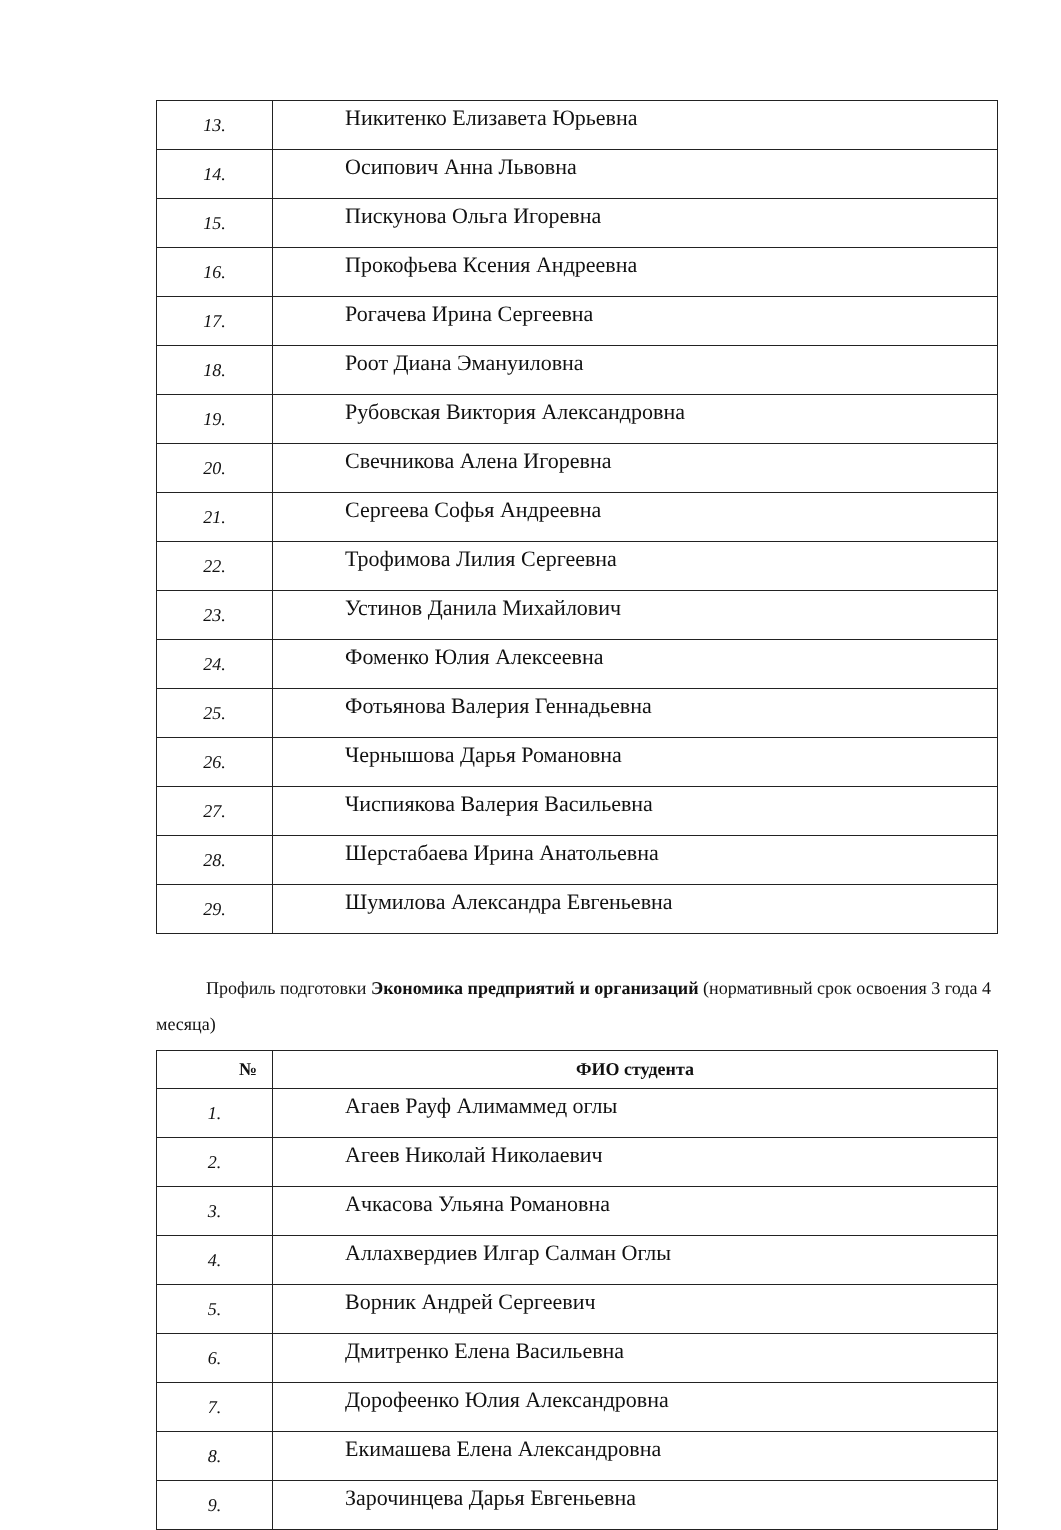| 13. | Никитенко Елизавета Юрьевна |
| 14. | Осипович Анна Львовна |
| 15. | Пискунова Ольга Игоревна |
| 16. | Прокофьева Ксения Андреевна |
| 17. | Рогачева Ирина Сергеевна |
| 18. | Роот Диана Эмануиловна |
| 19. | Рубовская Виктория Александровна |
| 20. | Свечникова Алена Игоревна |
| 21. | Сергеева Софья Андреевна |
| 22. | Трофимова Лилия Сергеевна |
| 23. | Устинов Данила Михайлович |
| 24. | Фоменко Юлия Алексеевна |
| 25. | Фотьянова Валерия Геннадьевна |
| 26. | Чернышова Дарья Романовна |
| 27. | Чиспиякова Валерия Васильевна |
| 28. | Шерстабаева Ирина Анатольевна |
| 29. | Шумилова Александра Евгеньевна |
Профиль подготовки Экономика предприятий и организаций (нормативный срок освоения 3 года 4 месяца)
| № | ФИО студента |
| --- | --- |
| 1. | Агаев Рауф Алимаммед оглы |
| 2. | Агеев Николай Николаевич |
| 3. | Ачкасова Ульяна Романовна |
| 4. | Аллахвердиев Илгар Салман Оглы |
| 5. | Ворник Андрей Сергеевич |
| 6. | Дмитренко Елена Васильевна |
| 7. | Дорофеенко Юлия Александровна |
| 8. | Екимашева Елена Александровна |
| 9. | Зарочинцева Дарья Евгеньевна |